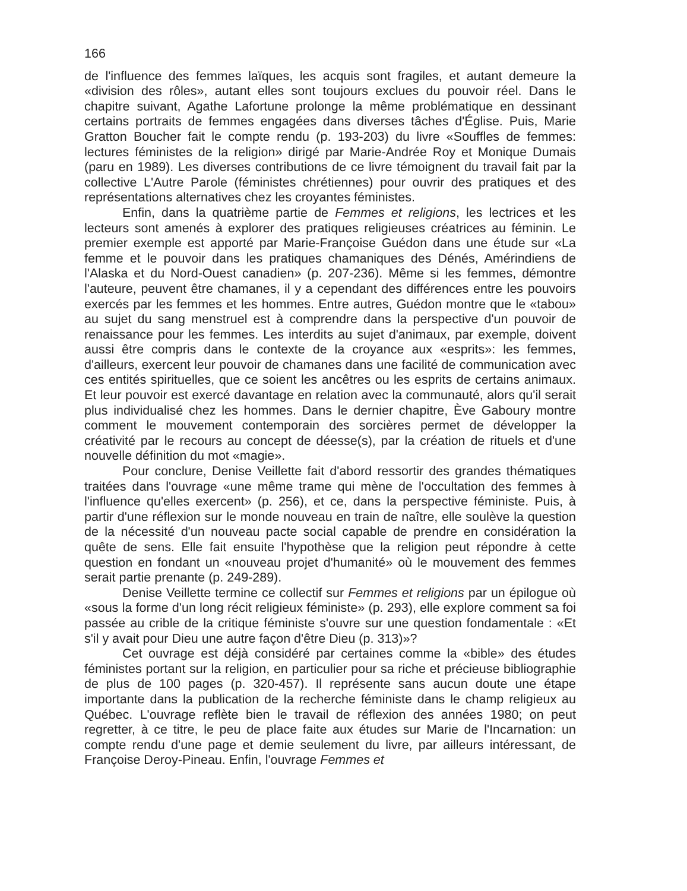166
de l'influence des femmes laïques, les acquis sont fragiles, et autant demeure la «division des rôles», autant elles sont toujours exclues du pouvoir réel. Dans le chapitre suivant, Agathe Lafortune prolonge la même problématique en dessinant certains portraits de femmes engagées dans diverses tâches d'Église. Puis, Marie Gratton Boucher fait le compte rendu (p. 193-203) du livre «Souffles de femmes: lectures féministes de la religion» dirigé par Marie-Andrée Roy et Monique Dumais (paru en 1989). Les diverses contributions de ce livre témoignent du travail fait par la collective L'Autre Parole (féministes chrétiennes) pour ouvrir des pratiques et des représentations alternatives chez les croyantes féministes.
Enfin, dans la quatrième partie de Femmes et religions, les lectrices et les lecteurs sont amenés à explorer des pratiques religieuses créatrices au féminin. Le premier exemple est apporté par Marie-Françoise Guédon dans une étude sur «La femme et le pouvoir dans les pratiques chamaniques des Dénés, Amérindiens de l'Alaska et du Nord-Ouest canadien» (p. 207-236). Même si les femmes, démontre l'auteure, peuvent être chamanes, il y a cependant des différences entre les pouvoirs exercés par les femmes et les hommes. Entre autres, Guédon montre que le «tabou» au sujet du sang menstruel est à comprendre dans la perspective d'un pouvoir de renaissance pour les femmes. Les interdits au sujet d'animaux, par exemple, doivent aussi être compris dans le contexte de la croyance aux «esprits»: les femmes, d'ailleurs, exercent leur pouvoir de chamanes dans une facilité de communication avec ces entités spirituelles, que ce soient les ancêtres ou les esprits de certains animaux. Et leur pouvoir est exercé davantage en relation avec la communauté, alors qu'il serait plus individualisé chez les hommes. Dans le dernier chapitre, Ève Gaboury montre comment le mouvement contemporain des sorcières permet de développer la créativité par le recours au concept de déesse(s), par la création de rituels et d'une nouvelle définition du mot «magie».
Pour conclure, Denise Veillette fait d'abord ressortir des grandes thématiques traitées dans l'ouvrage «une même trame qui mène de l'occultation des femmes à l'influence qu'elles exercent» (p. 256), et ce, dans la perspective féministe. Puis, à partir d'une réflexion sur le monde nouveau en train de naître, elle soulève la question de la nécessité d'un nouveau pacte social capable de prendre en considération la quête de sens. Elle fait ensuite l'hypothèse que la religion peut répondre à cette question en fondant un «nouveau projet d'humanité» où le mouvement des femmes serait partie prenante (p. 249-289).
Denise Veillette termine ce collectif sur Femmes et religions par un épilogue où «sous la forme d'un long récit religieux féministe» (p. 293), elle explore comment sa foi passée au crible de la critique féministe s'ouvre sur une question fondamentale : «Et s'il y avait pour Dieu une autre façon d'être Dieu (p. 313)»?
Cet ouvrage est déjà considéré par certaines comme la «bible» des études féministes portant sur la religion, en particulier pour sa riche et précieuse bibliographie de plus de 100 pages (p. 320-457). Il représente sans aucun doute une étape importante dans la publication de la recherche féministe dans le champ religieux au Québec. L'ouvrage reflète bien le travail de réflexion des années 1980; on peut regretter, à ce titre, le peu de place faite aux études sur Marie de l'Incarnation: un compte rendu d'une page et demie seulement du livre, par ailleurs intéressant, de Françoise Deroy-Pineau. Enfin, l'ouvrage Femmes et